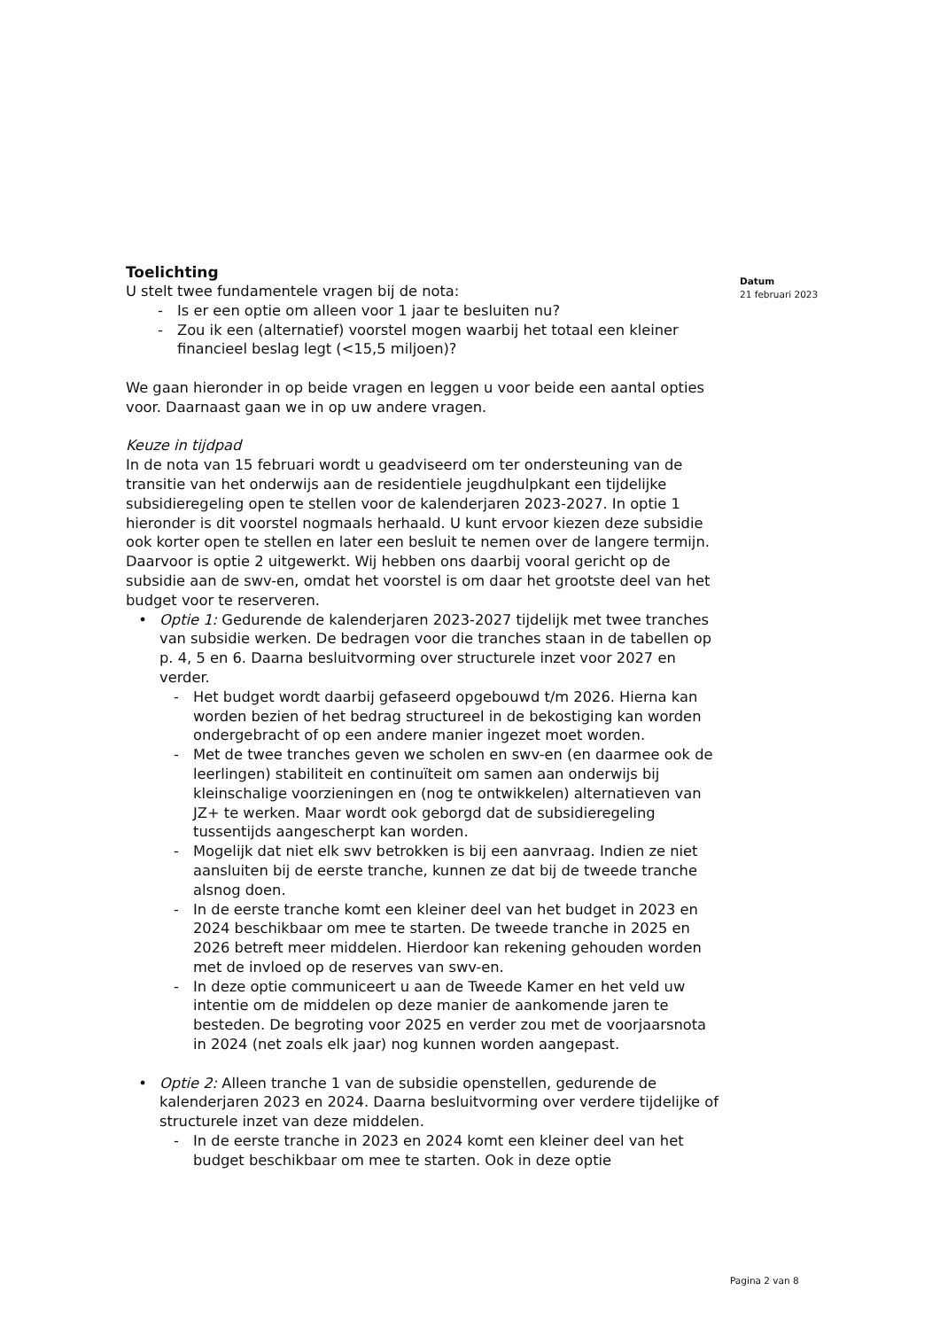Toelichting
U stelt twee fundamentele vragen bij de nota:
- Is er een optie om alleen voor 1 jaar te besluiten nu?
- Zou ik een (alternatief) voorstel mogen waarbij het totaal een kleiner financieel beslag legt (<15,5 miljoen)?
We gaan hieronder in op beide vragen en leggen u voor beide een aantal opties voor. Daarnaast gaan we in op uw andere vragen.
Keuze in tijdpad
In de nota van 15 februari wordt u geadviseerd om ter ondersteuning van de transitie van het onderwijs aan de residentiele jeugdhulpkant een tijdelijke subsidieregeling open te stellen voor de kalenderjaren 2023-2027. In optie 1 hieronder is dit voorstel nogmaals herhaald. U kunt ervoor kiezen deze subsidie ook korter open te stellen en later een besluit te nemen over de langere termijn. Daarvoor is optie 2 uitgewerkt. Wij hebben ons daarbij vooral gericht op de subsidie aan de swv-en, omdat het voorstel is om daar het grootste deel van het budget voor te reserveren.
• Optie 1: Gedurende de kalenderjaren 2023-2027 tijdelijk met twee tranches van subsidie werken. De bedragen voor die tranches staan in de tabellen op p. 4, 5 en 6. Daarna besluitvorming over structurele inzet voor 2027 en verder.
- Het budget wordt daarbij gefaseerd opgebouwd t/m 2026. Hierna kan worden bezien of het bedrag structureel in de bekostiging kan worden ondergebracht of op een andere manier ingezet moet worden.
- Met de twee tranches geven we scholen en swv-en (en daarmee ook de leerlingen) stabiliteit en continuïteit om samen aan onderwijs bij kleinschalige voorzieningen en (nog te ontwikkelen) alternatieven van JZ+ te werken. Maar wordt ook geborgd dat de subsidieregeling tussentijds aangescherpt kan worden.
- Mogelijk dat niet elk swv betrokken is bij een aanvraag. Indien ze niet aansluiten bij de eerste tranche, kunnen ze dat bij de tweede tranche alsnog doen.
- In de eerste tranche komt een kleiner deel van het budget in 2023 en 2024 beschikbaar om mee te starten. De tweede tranche in 2025 en 2026 betreft meer middelen. Hierdoor kan rekening gehouden worden met de invloed op de reserves van swv-en.
- In deze optie communiceert u aan de Tweede Kamer en het veld uw intentie om de middelen op deze manier de aankomende jaren te besteden. De begroting voor 2025 en verder zou met de voorjaarsnota in 2024 (net zoals elk jaar) nog kunnen worden aangepast.
• Optie 2: Alleen tranche 1 van de subsidie openstellen, gedurende de kalenderjaren 2023 en 2024. Daarna besluitvorming over verdere tijdelijke of structurele inzet van deze middelen.
- In de eerste tranche in 2023 en 2024 komt een kleiner deel van het budget beschikbaar om mee te starten. Ook in deze optie
Datum
21 februari 2023
Pagina 2 van 8